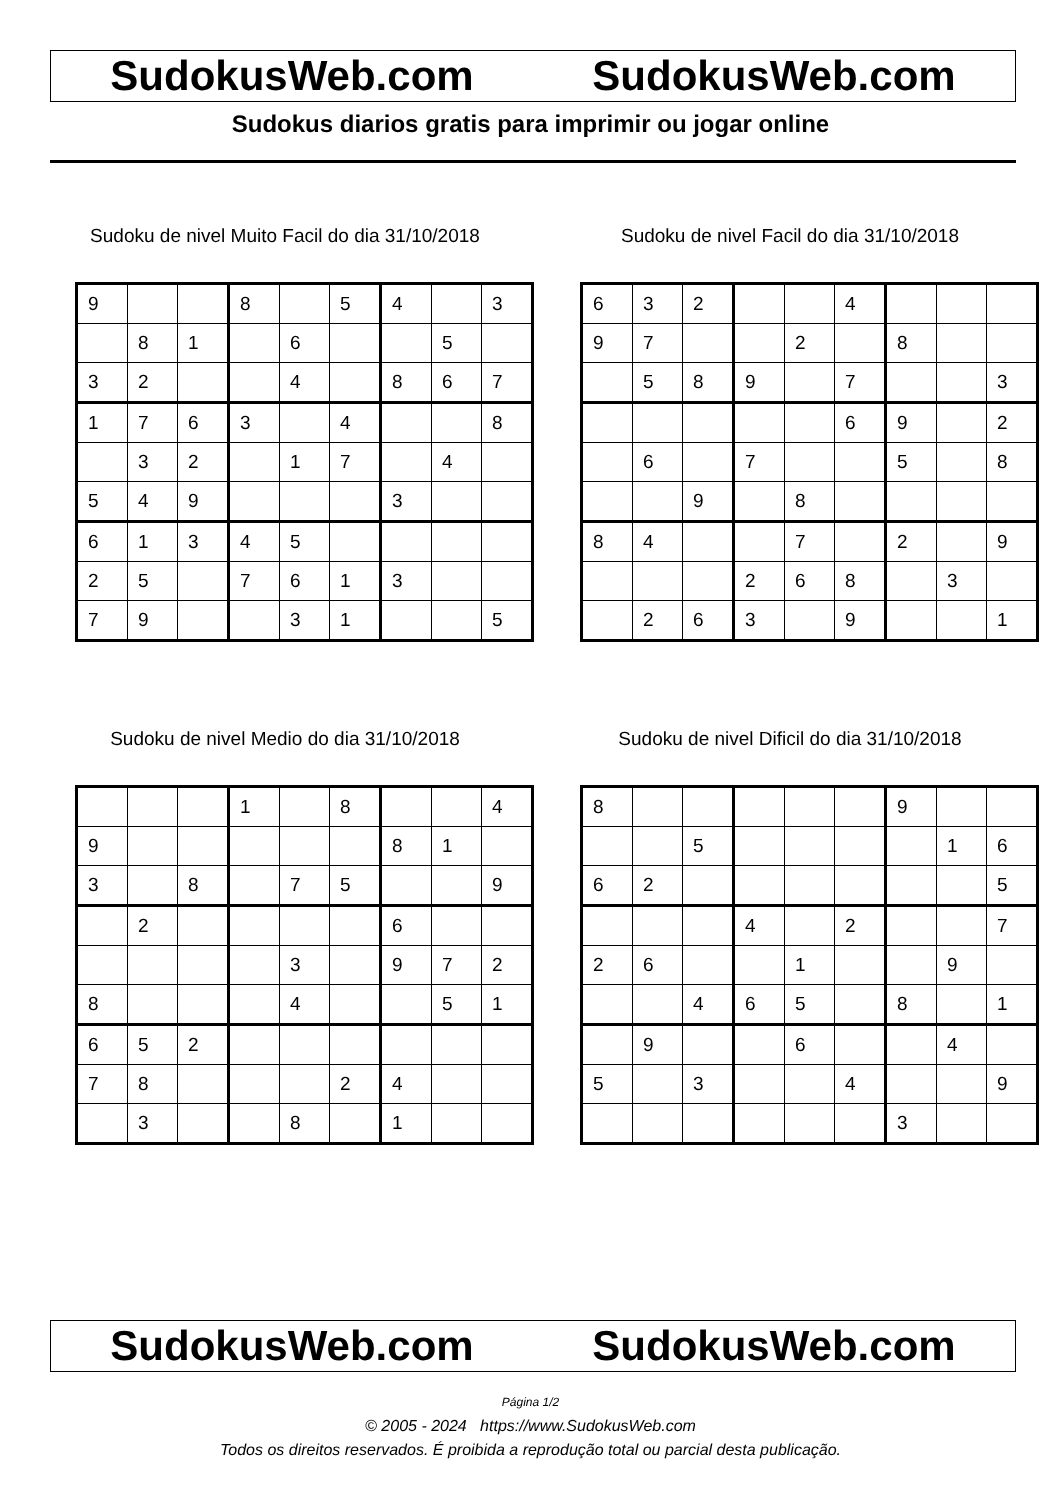SudokusWeb.com SudokusWeb.com
Sudokus diarios gratis para imprimir ou jogar online
Sudoku de nivel Muito Facil do dia 31/10/2018
| 9 | | | 8 | | 5 | 4 | | 3 |
| | 8 | 1 | | 6 | | | 5 | |
| 3 | 2 | | | 4 | | 8 | 6 | 7 |
| 1 | 7 | 6 | 3 | | 4 | | | 8 |
| | 3 | 2 | | 1 | 7 | | 4 | |
| 5 | 4 | 9 | | | | 3 | | |
| 6 | 1 | 3 | 4 | 5 | | | | |
| 2 | 5 | | 7 | 6 | 1 | 3 | | |
| 7 | 9 | | | 3 | 1 | | | 5 |
Sudoku de nivel Facil do dia 31/10/2018
| 6 | 3 | 2 | | | 4 | | | |
| 9 | 7 | | | 2 | | 8 | | |
| | 5 | 8 | 9 | | 7 | | | 3 |
| | | | | | 6 | 9 | | 2 |
| | 6 | | 7 | | | 5 | | 8 |
| | | 9 | | 8 | | | | |
| 8 | 4 | | | 7 | | 2 | | 9 |
| | | | 2 | 6 | 8 | | 3 | |
| | 2 | 6 | 3 | | 9 | | | 1 |
Sudoku de nivel Medio do dia 31/10/2018
| | | | 1 | | 8 | | | 4 |
| 9 | | | | | | 8 | 1 | |
| 3 | | 8 | | 7 | 5 | | | 9 |
| | 2 | | | | | 6 | | |
| | | | | 3 | | 9 | 7 | 2 |
| 8 | | | | 4 | | | 5 | 1 |
| 6 | 5 | 2 | | | | | | |
| 7 | 8 | | | | 2 | 4 | | |
| | 3 | | | 8 | | 1 | | |
Sudoku de nivel Dificil do dia 31/10/2018
| 8 | | | | | | 9 | | |
| | | 5 | | | | | 1 | 6 |
| 6 | 2 | | | | | | | 5 |
| | | | 4 | | 2 | | | 7 |
| 2 | 6 | | | 1 | | | 9 | |
| | | 4 | 6 | 5 | | 8 | | 1 |
| | 9 | | | 6 | | | 4 | |
| 5 | | 3 | | | 4 | | | 9 |
| | | | | | | 3 | | |
SudokusWeb.com SudokusWeb.com
Página 1/2
© 2005 - 2024 https://www.SudokusWeb.com
Todos os direitos reservados. É proibida a reprodução total ou parcial desta publicação.